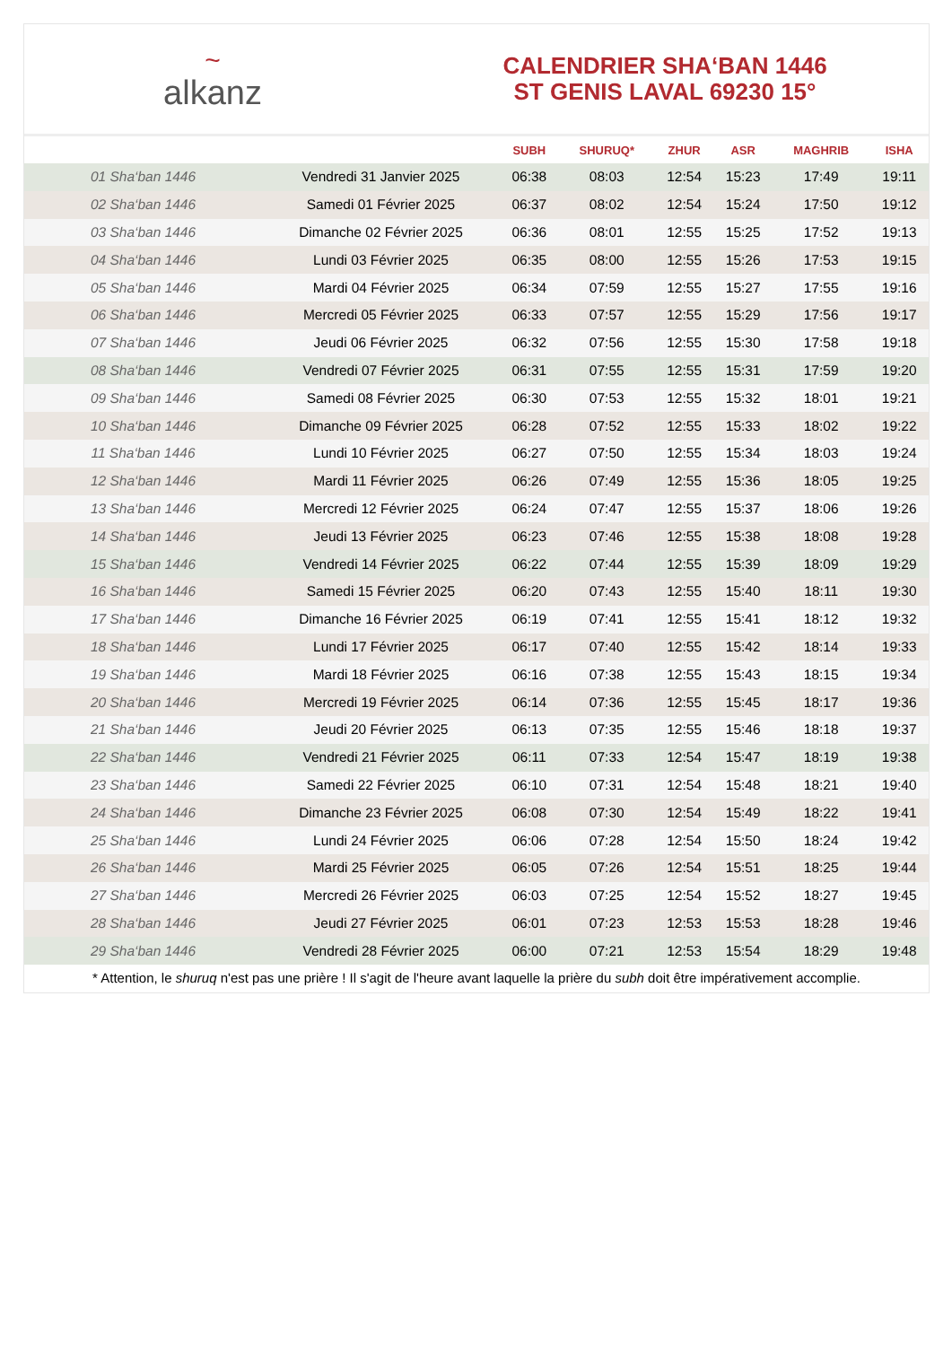~
alkanz
CALENDRIER SHA‘BAN 1446
ST GENIS LAVAL 69230 15°
| | | SUBH | SHURUQ* | ZHUR | ASR | MAGHRIB | ISHA |
| --- | --- | --- | --- | --- | --- | --- | --- |
| 01 Sha‘ban 1446 | Vendredi 31 Janvier 2025 | 06:38 | 08:03 | 12:54 | 15:23 | 17:49 | 19:11 |
| 02 Sha‘ban 1446 | Samedi 01 Février 2025 | 06:37 | 08:02 | 12:54 | 15:24 | 17:50 | 19:12 |
| 03 Sha‘ban 1446 | Dimanche 02 Février 2025 | 06:36 | 08:01 | 12:55 | 15:25 | 17:52 | 19:13 |
| 04 Sha‘ban 1446 | Lundi 03 Février 2025 | 06:35 | 08:00 | 12:55 | 15:26 | 17:53 | 19:15 |
| 05 Sha‘ban 1446 | Mardi 04 Février 2025 | 06:34 | 07:59 | 12:55 | 15:27 | 17:55 | 19:16 |
| 06 Sha‘ban 1446 | Mercredi 05 Février 2025 | 06:33 | 07:57 | 12:55 | 15:29 | 17:56 | 19:17 |
| 07 Sha‘ban 1446 | Jeudi 06 Février 2025 | 06:32 | 07:56 | 12:55 | 15:30 | 17:58 | 19:18 |
| 08 Sha‘ban 1446 | Vendredi 07 Février 2025 | 06:31 | 07:55 | 12:55 | 15:31 | 17:59 | 19:20 |
| 09 Sha‘ban 1446 | Samedi 08 Février 2025 | 06:30 | 07:53 | 12:55 | 15:32 | 18:01 | 19:21 |
| 10 Sha‘ban 1446 | Dimanche 09 Février 2025 | 06:28 | 07:52 | 12:55 | 15:33 | 18:02 | 19:22 |
| 11 Sha‘ban 1446 | Lundi 10 Février 2025 | 06:27 | 07:50 | 12:55 | 15:34 | 18:03 | 19:24 |
| 12 Sha‘ban 1446 | Mardi 11 Février 2025 | 06:26 | 07:49 | 12:55 | 15:36 | 18:05 | 19:25 |
| 13 Sha‘ban 1446 | Mercredi 12 Février 2025 | 06:24 | 07:47 | 12:55 | 15:37 | 18:06 | 19:26 |
| 14 Sha‘ban 1446 | Jeudi 13 Février 2025 | 06:23 | 07:46 | 12:55 | 15:38 | 18:08 | 19:28 |
| 15 Sha‘ban 1446 | Vendredi 14 Février 2025 | 06:22 | 07:44 | 12:55 | 15:39 | 18:09 | 19:29 |
| 16 Sha‘ban 1446 | Samedi 15 Février 2025 | 06:20 | 07:43 | 12:55 | 15:40 | 18:11 | 19:30 |
| 17 Sha‘ban 1446 | Dimanche 16 Février 2025 | 06:19 | 07:41 | 12:55 | 15:41 | 18:12 | 19:32 |
| 18 Sha‘ban 1446 | Lundi 17 Février 2025 | 06:17 | 07:40 | 12:55 | 15:42 | 18:14 | 19:33 |
| 19 Sha‘ban 1446 | Mardi 18 Février 2025 | 06:16 | 07:38 | 12:55 | 15:43 | 18:15 | 19:34 |
| 20 Sha‘ban 1446 | Mercredi 19 Février 2025 | 06:14 | 07:36 | 12:55 | 15:45 | 18:17 | 19:36 |
| 21 Sha‘ban 1446 | Jeudi 20 Février 2025 | 06:13 | 07:35 | 12:55 | 15:46 | 18:18 | 19:37 |
| 22 Sha‘ban 1446 | Vendredi 21 Février 2025 | 06:11 | 07:33 | 12:54 | 15:47 | 18:19 | 19:38 |
| 23 Sha‘ban 1446 | Samedi 22 Février 2025 | 06:10 | 07:31 | 12:54 | 15:48 | 18:21 | 19:40 |
| 24 Sha‘ban 1446 | Dimanche 23 Février 2025 | 06:08 | 07:30 | 12:54 | 15:49 | 18:22 | 19:41 |
| 25 Sha‘ban 1446 | Lundi 24 Février 2025 | 06:06 | 07:28 | 12:54 | 15:50 | 18:24 | 19:42 |
| 26 Sha‘ban 1446 | Mardi 25 Février 2025 | 06:05 | 07:26 | 12:54 | 15:51 | 18:25 | 19:44 |
| 27 Sha‘ban 1446 | Mercredi 26 Février 2025 | 06:03 | 07:25 | 12:54 | 15:52 | 18:27 | 19:45 |
| 28 Sha‘ban 1446 | Jeudi 27 Février 2025 | 06:01 | 07:23 | 12:53 | 15:53 | 18:28 | 19:46 |
| 29 Sha‘ban 1446 | Vendredi 28 Février 2025 | 06:00 | 07:21 | 12:53 | 15:54 | 18:29 | 19:48 |
* Attention, le shuruq n'est pas une prière ! Il s'agit de l'heure avant laquelle la prière du subh doit être impérativement accomplie.